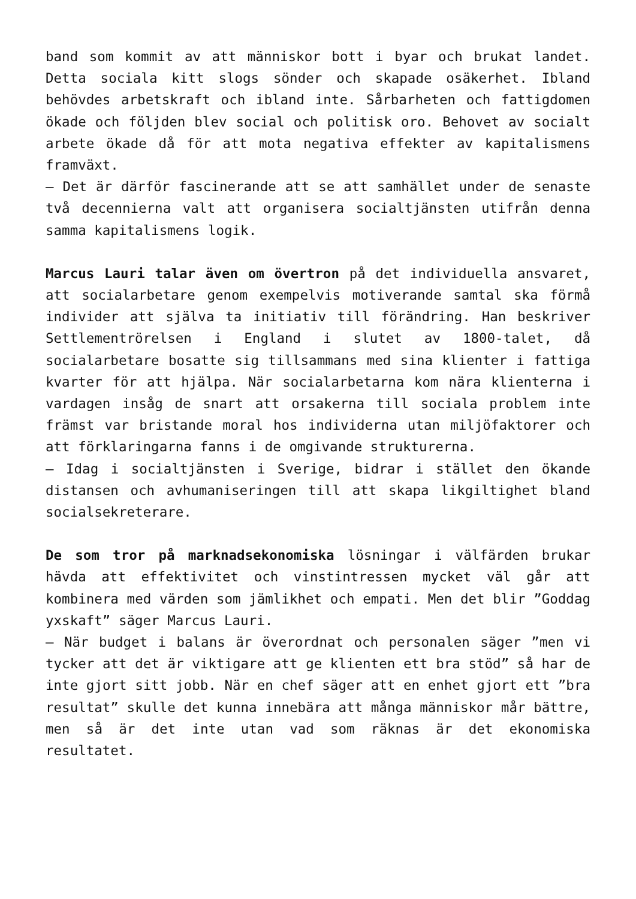band som kommit av att människor bott i byar och brukat landet. Detta sociala kitt slogs sönder och skapade osäkerhet. Ibland behövdes arbetskraft och ibland inte. Sårbarheten och fattigdomen ökade och följden blev social och politisk oro. Behovet av socialt arbete ökade då för att mota negativa effekter av kapitalismens framväxt.
– Det är därför fascinerande att se att samhället under de senaste två decennierna valt att organisera socialtjänsten utifrån denna samma kapitalismens logik.
Marcus Lauri talar även om övertron på det individuella ansvaret, att socialarbetare genom exempelvis motiverande samtal ska förmå individer att själva ta initiativ till förändring. Han beskriver Settlementrörelsen i England i slutet av 1800-talet, då socialarbetare bosatte sig tillsammans med sina klienter i fattiga kvarter för att hjälpa. När socialarbetarna kom nära klienterna i vardagen insåg de snart att orsakerna till sociala problem inte främst var bristande moral hos individerna utan miljöfaktorer och att förklaringarna fanns i de omgivande strukturerna.
– Idag i socialtjänsten i Sverige, bidrar i stället den ökande distansen och avhumaniseringen till att skapa likgiltighet bland socialsekreterare.
De som tror på marknadsekonomiska lösningar i välfärden brukar hävda att effektivitet och vinstintressen mycket väl går att kombinera med värden som jämlikhet och empati. Men det blir ”Goddag yxskaft” säger Marcus Lauri.
– När budget i balans är överordnat och personalen säger ”men vi tycker att det är viktigare att ge klienten ett bra stöd” så har de inte gjort sitt jobb. När en chef säger att en enhet gjort ett ”bra resultat” skulle det kunna innebära att många människor mår bättre, men så är det inte utan vad som räknas är det ekonomiska resultatet.